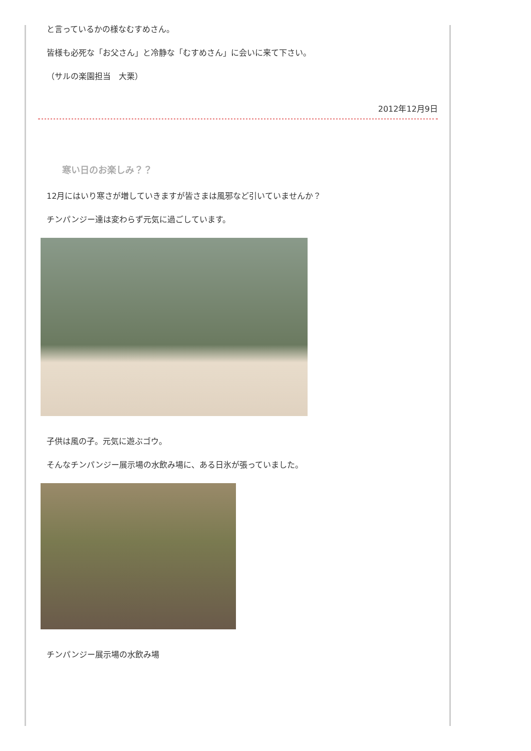と言っているかの様なむすめさん。
皆様も必死な「お父さん」と冷静な「むすめさん」に会いに来て下さい。
（サルの楽園担当　大栗）
2012年12月9日
寒い日のお楽しみ？？
12月にはいり寒さが増していきますが皆さまは風邪など引いていませんか？
チンパンジー達は変わらず元気に過ごしています。
子供は風の子。元気に遊ぶゴウ。
そんなチンパンジー展示場の水飲み場に、ある日氷が張っていました。
チンパンジー展示場の水飲み場